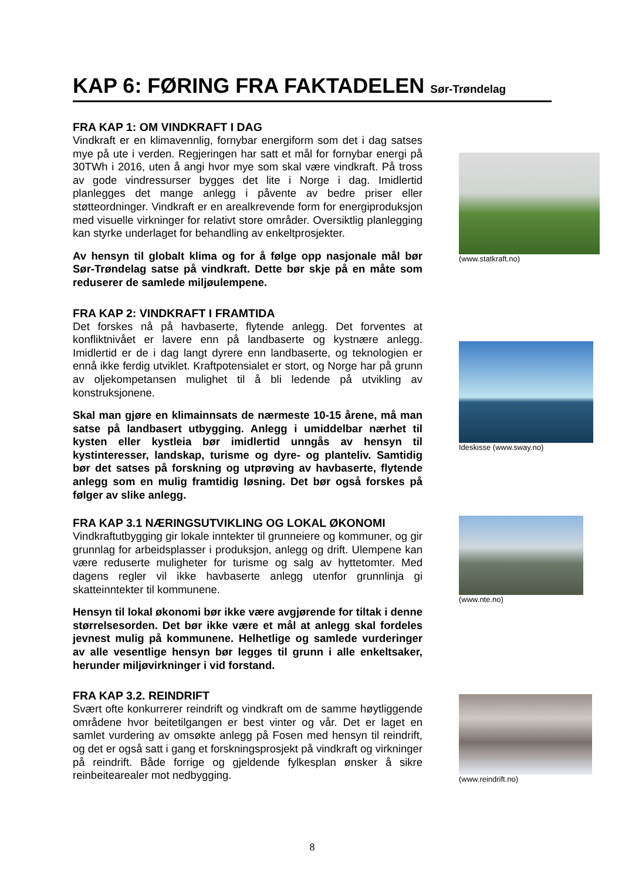KAP 6: FØRING FRA FAKTADELEN Sør-Trøndelag
FRA KAP 1: OM VINDKRAFT I DAG
Vindkraft er en klimavennlig, fornybar energiform som det i dag satses mye på ute i verden. Regjeringen har satt et mål for fornybar energi på 30TWh i 2016, uten å angi hvor mye som skal være vindkraft. På tross av gode vindressurser bygges det lite i Norge i dag. Imidlertid planlegges det mange anlegg i påvente av bedre priser eller støtteordninger. Vindkraft er en arealkrevende form for energiproduksjon med visuelle virkninger for relativt store områder. Oversiktlig planlegging kan styrke underlaget for behandling av enkeltprosjekter.
Av hensyn til globalt klima og for å følge opp nasjonale mål bør Sør-Trøndelag satse på vindkraft. Dette bør skje på en måte som reduserer de samlede miljøulempene.
(www.statkraft.no)
FRA KAP 2: VINDKRAFT I FRAMTIDA
Det forskes nå på havbaserte, flytende anlegg. Det forventes at konfliktnivået er lavere enn på landbaserte og kystnære anlegg. Imidlertid er de i dag langt dyrere enn landbaserte, og teknologien er ennå ikke ferdig utviklet. Kraftpotensialet er stort, og Norge har på grunn av oljekompetansen mulighet til å bli ledende på utvikling av konstruksjonene.
Skal man gjøre en klimainnsats de nærmeste 10-15 årene, må man satse på landbasert utbygging. Anlegg i umiddelbar nærhet til kysten eller kystleia bør imidlertid unngås av hensyn til kystinteresser, landskap, turisme og dyre- og planteliv. Samtidig bør det satses på forskning og utprøving av havbaserte, flytende anlegg som en mulig framtidig løsning. Det bør også forskes på følger av slike anlegg.
Ideskisse (www.sway.no)
FRA KAP 3.1 NÆRINGSUTVIKLING OG LOKAL ØKONOMI
Vindkraftutbygging gir lokale inntekter til grunneiere og kommuner, og gir grunnlag for arbeidsplasser i produksjon, anlegg og drift. Ulempene kan være reduserte muligheter for turisme og salg av hyttetomter. Med dagens regler vil ikke havbaserte anlegg utenfor grunnlinja gi skatteinntekter til kommunene.
Hensyn til lokal økonomi bør ikke være avgjørende for tiltak i denne størrelsesorden. Det bør ikke være et mål at anlegg skal fordeles jevnest mulig på kommunene. Helhetlige og samlede vurderinger av alle vesentlige hensyn bør legges til grunn i alle enkeltsaker, herunder miljøvirkninger i vid forstand.
(www.nte.no)
FRA KAP 3.2. REINDRIFT
Svært ofte konkurrerer reindrift og vindkraft om de samme høytliggende områdene hvor beitetilgangen er best vinter og vår. Det er laget en samlet vurdering av omsøkte anlegg på Fosen med hensyn til reindrift, og det er også satt i gang et forskningsprosjekt på vindkraft og virkninger på reindrift. Både forrige og gjeldende fylkesplan ønsker å sikre reinbeitearealer mot nedbygging.
(www.reindrift.no)
8